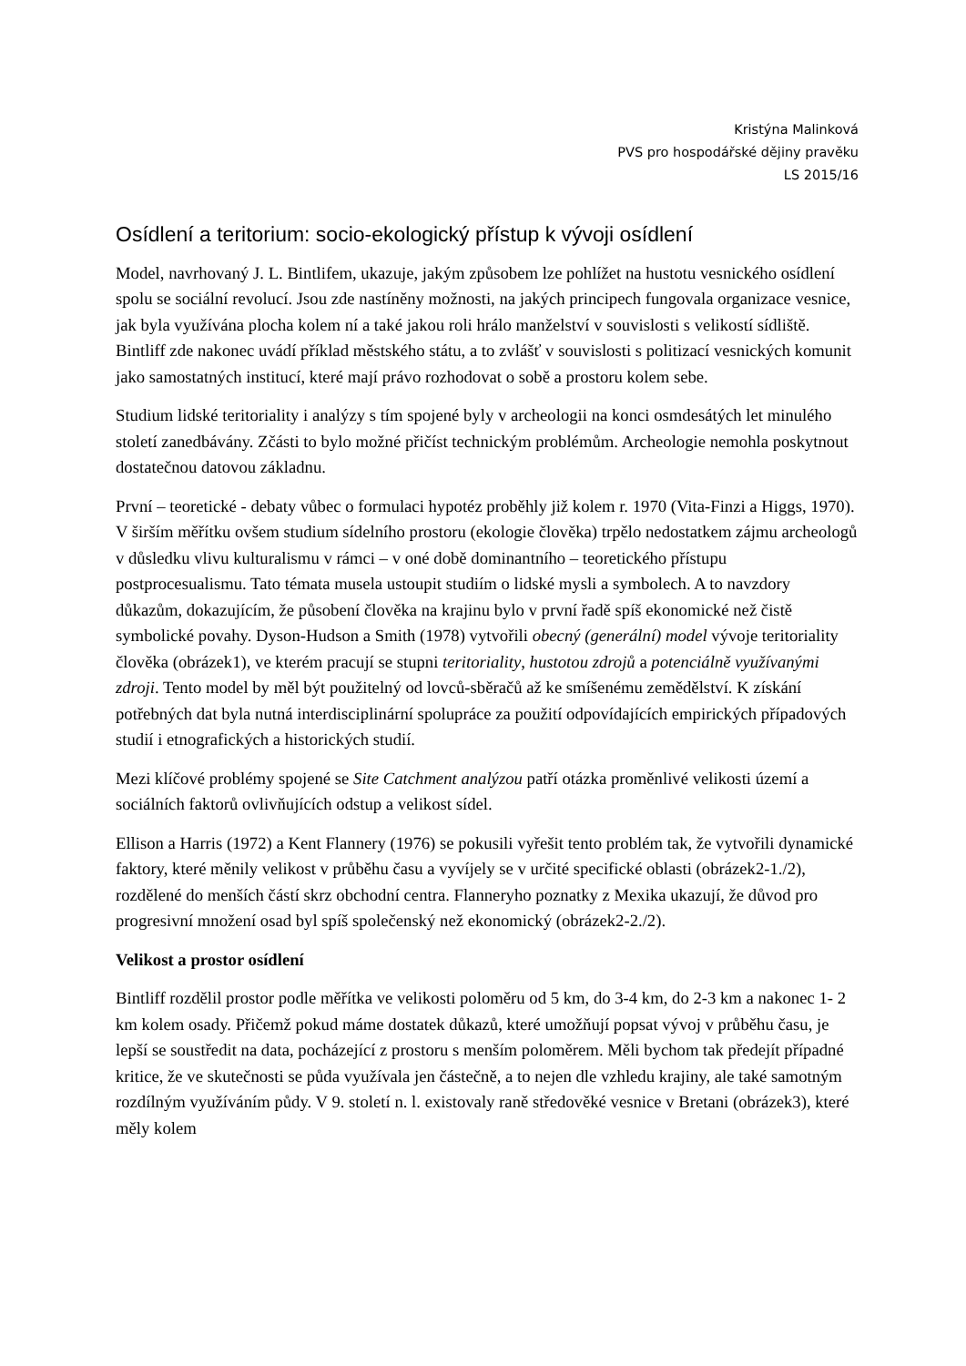Kristýna Malinková
PVS pro hospodářské dějiny pravěku
LS 2015/16
Osídlení a teritorium: socio-ekologický přístup k vývoji osídlení
Model, navrhovaný J. L. Bintlifem, ukazuje, jakým způsobem lze pohlížet na hustotu vesnického osídlení spolu se sociální revolucí. Jsou zde nastíněny možnosti, na jakých principech fungovala organizace vesnice, jak byla využívána plocha kolem ní a také jakou roli hrálo manželství v souvislosti s velikostí sídliště. Bintliff zde nakonec uvádí příklad městského státu, a to zvlášť v souvislosti s politizací vesnických komunit jako samostatných institucí, které mají právo rozhodovat o sobě a prostoru kolem sebe.
Studium lidské teritoriality i analýzy s tím spojené byly v archeologii na konci osmdesátých let minulého století zanedbávány. Zčásti to bylo možné přičíst technickým problémům. Archeologie nemohla poskytnout dostatečnou datovou základnu.
První – teoretické - debaty vůbec o formulaci hypotéz proběhly již kolem r. 1970 (Vita-Finzi a Higgs, 1970). V širším měřítku ovšem studium sídelního prostoru (ekologie člověka) trpělo nedostatkem zájmu archeologů v důsledku vlivu kulturalismu v rámci – v oné době dominantního – teoretického přístupu postprocesualismu. Tato témata musela ustoupit studiím o lidské mysli a symbolech. A to navzdory důkazům, dokazujícím, že působení člověka na krajinu bylo v první řadě spíš ekonomické než čistě symbolické povahy. Dyson-Hudson a Smith (1978) vytvořili obecný (generální) model vývoje teritoriality člověka (obrázek1), ve kterém pracují se stupni teritoriality, hustotou zdrojů a potenciálně využívanými zdroji. Tento model by měl být použitelný od lovců-sběračů až ke smíšenému zemědělství. K získání potřebných dat byla nutná interdisciplinární spolupráce za použití odpovídajících empirických případových studií i etnografických a historických studií.
Mezi klíčové problémy spojené se Site Catchment analýzou patří otázka proměnlivé velikosti území a sociálních faktorů ovlivňujících odstup a velikost sídel.
Ellison a Harris (1972) a Kent Flannery (1976) se pokusili vyřešit tento problém tak, že vytvořili dynamické faktory, které měnily velikost v průběhu času a vyvíjely se v určité specifické oblasti (obrázek2-1./2), rozdělené do menších částí skrz obchodní centra. Flanneryho poznatky z Mexika ukazují, že důvod pro progresivní množení osad byl spíš společenský než ekonomický (obrázek2-2./2).
Velikost a prostor osídlení
Bintliff rozdělil prostor podle měřítka ve velikosti poloměru od 5 km, do 3-4 km, do 2-3 km a nakonec 1- 2 km kolem osady. Přičemž pokud máme dostatek důkazů, které umožňují popsat vývoj v průběhu času, je lepší se soustředit na data, pocházející z prostoru s menším poloměrem. Měli bychom tak předejít případné kritice, že ve skutečnosti se půda využívala jen částečně, a to nejen dle vzhledu krajiny, ale také samotným rozdílným využíváním půdy. V 9. století n. l. existovaly raně středověké vesnice v Bretani (obrázek3), které měly kolem